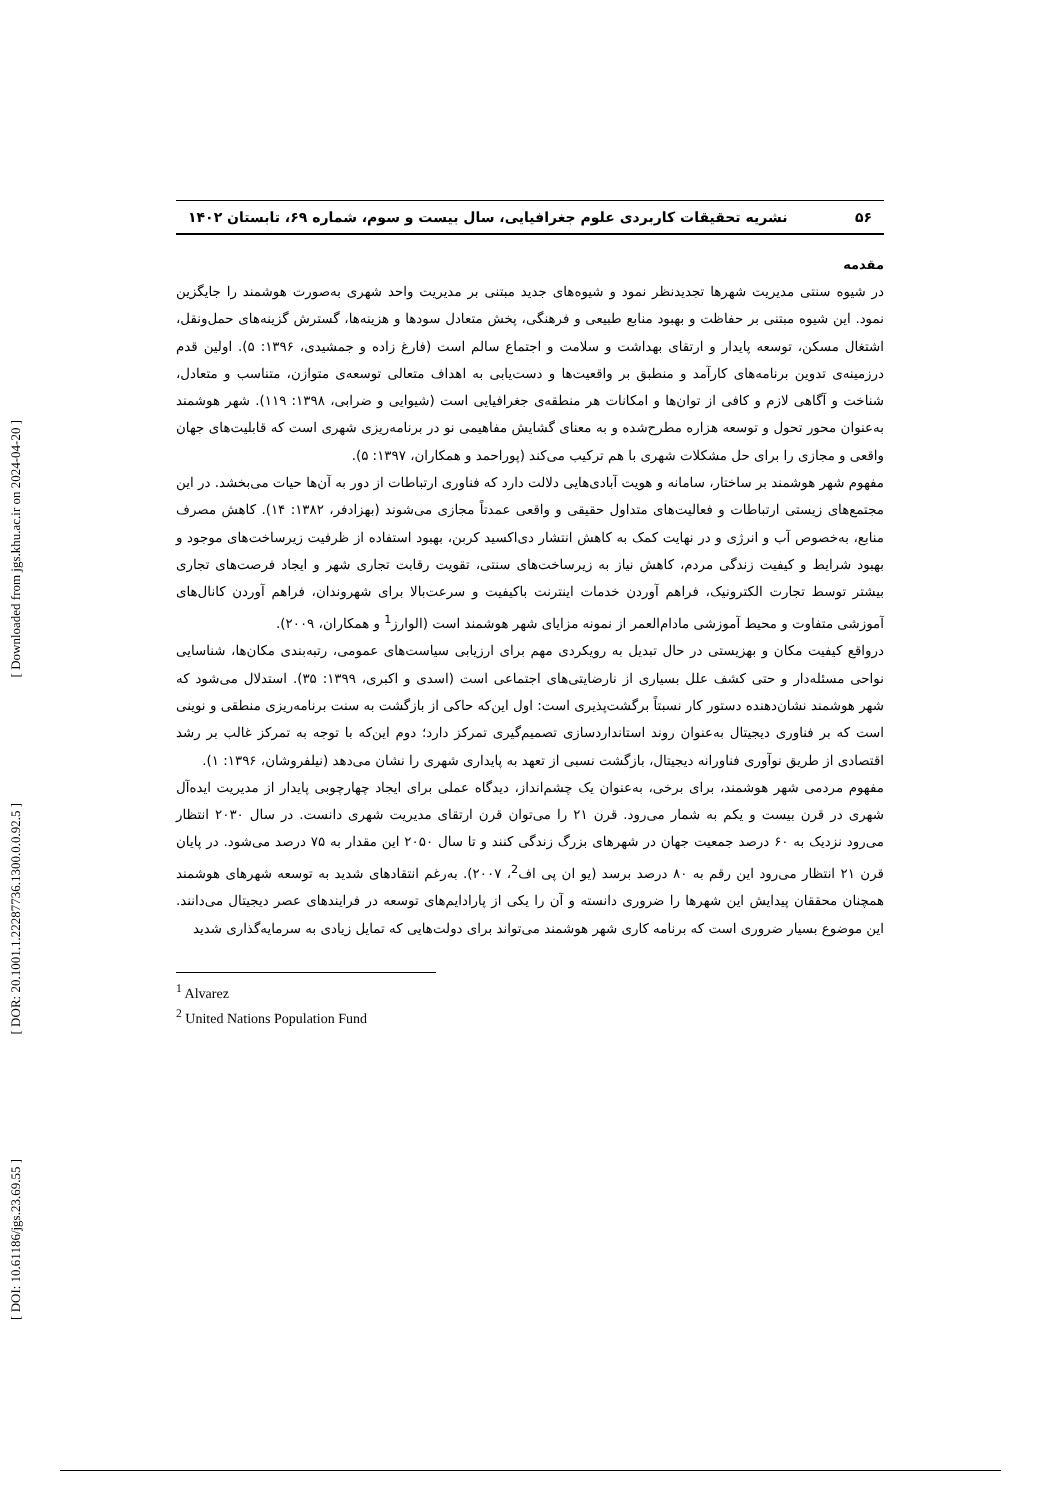[ Downloaded from jgs.khu.ac.ir on 2024-04-20 ]
[ DOR: 20.1001.1.22287736.1300.0.0.92.5 ]
[ DOI: 10.61186/jgs.23.69.55 ]
۵۶ نشریه تحقیقات کاربردی علوم جغرافیایی، سال بیست و سوم، شماره ۶۹، تابستان ۱۴۰۲
مقدمه
در شیوه سنتی مدیریت شهرها تجدیدنظر نمود و شیوه‌های جدید مبتنی بر مدیریت واحد شهری به‌صورت هوشمند را جایگزین نمود. این شیوه مبتنی بر حفاظت و بهبود منابع طبیعی و فرهنگی، پخش متعادل سودها و هزینه‌ها، گسترش گزینه‌های حمل‌ونقل، اشتغال مسکن، توسعه پایدار و ارتقای بهداشت و سلامت و اجتماع سالم است (فارغ زاده و جمشیدی، ۱۳۹۶: ۵). اولین قدم درزمینه‌ی تدوین برنامه‌های کارآمد و منطبق بر واقعیت‌ها و دست‌یابی به اهداف متعالی توسعه‌ی متوازن، متناسب و متعادل، شناخت و آگاهی لازم و کافی از توان‌ها و امکانات هر منطقه‌ی جغرافیایی است (شیوایی و ضرابی، ۱۳۹۸: ۱۱۹). شهر هوشمند به‌عنوان محور تحول و توسعه هزاره مطرح‌شده و به معنای گشایش مفاهیمی نو در برنامه‌ریزی شهری است که قابلیت‌های جهان واقعی و مجازی را برای حل مشکلات شهری با هم ترکیب می‌کند (پوراحمد و همکاران، ۱۳۹۷: ۵).
مفهوم شهر هوشمند بر ساختار، سامانه و هویت آبادی‌هایی دلالت دارد که فناوری ارتباطات از دور به آن‌ها حیات می‌بخشد. در این مجتمع‌های زیستی ارتباطات و فعالیت‌های متداول حقیقی و واقعی عمدتاً مجازی می‌شوند (بهزادفر، ۱۳۸۲: ۱۴). کاهش مصرف منابع، به‌خصوص آب و انرژی و در نهایت کمک به کاهش انتشار دی‌اکسید کربن، بهبود استفاده از ظرفیت زیرساخت‌های موجود و بهبود شرایط و کیفیت زندگی مردم، کاهش نیاز به زیرساخت‌های سنتی، تقویت رقابت تجاری شهر و ایجاد فرصت‌های تجاری بیشتر توسط تجارت الکترونیک، فراهم آوردن خدمات اینترنت باکیفیت و سرعت‌بالا برای شهروندان، فراهم آوردن کانال‌های آموزشی متفاوت و محیط آموزشی مادام‌العمر از نمونه مزایای شهر هوشمند است (الوارز<sup>1</sup> و همکاران، ۲۰۰۹).
درواقع کیفیت مکان و بهزیستی در حال تبدیل به رویکردی مهم برای ارزیابی سیاست‌های عمومی، رتبه‌بندی مکان‌ها، شناسایی نواحی مسئله‌دار و حتی کشف علل بسیاری از نارضایتی‌های اجتماعی است (اسدی و اکبری، ۱۳۹۹: ۳۵). استدلال می‌شود که شهر هوشمند نشان‌دهنده دستور کار نسبتاً برگشت‌پذیری است: اول این‌که حاکی از بازگشت به سنت برنامه‌ریزی منطقی و نوینی است که بر فناوری دیجیتال به‌عنوان روند استانداردسازی تصمیم‌گیری تمرکز دارد؛ دوم این‌که با توجه به تمرکز غالب بر رشد اقتصادی از طریق نوآوری فناورانه دیجیتال، بازگشت نسبی از تعهد به پایداری شهری را نشان می‌دهد (نیلفروشان، ۱۳۹۶: ۱).
مفهوم مردمی شهر هوشمند، برای برخی، به‌عنوان یک چشم‌انداز، دیدگاه عملی برای ایجاد چهارچوبی پایدار از مدیریت ایده‌آل شهری در قرن بیست و یکم به شمار می‌رود. قرن ۲۱ را می‌توان قرن ارتقای مدیریت شهری دانست. در سال ۲۰۳۰ انتظار می‌رود نزدیک به ۶۰ درصد جمعیت جهان در شهرهای بزرگ زندگی کنند و تا سال ۲۰۵۰ این مقدار به ۷۵ درصد می‌شود. در پایان قرن ۲۱ انتظار می‌رود این رقم به ۸۰ درصد برسد (یو ان پی اف<sup>2</sup>، ۲۰۰۷). به‌رغم انتقادهای شدید به توسعه شهرهای هوشمند همچنان محققان پیدایش این شهرها را ضروری دانسته و آن را یکی از پارادایم‌های توسعه در فرایندهای عصر دیجیتال می‌دانند. این موضوع بسیار ضروری است که برنامه کاری شهر هوشمند می‌تواند برای دولت‌هایی که تمایل زیادی به سرمایه‌گذاری شدید
<sup>1</sup> Alvarez
<sup>2</sup> United Nations Population Fund